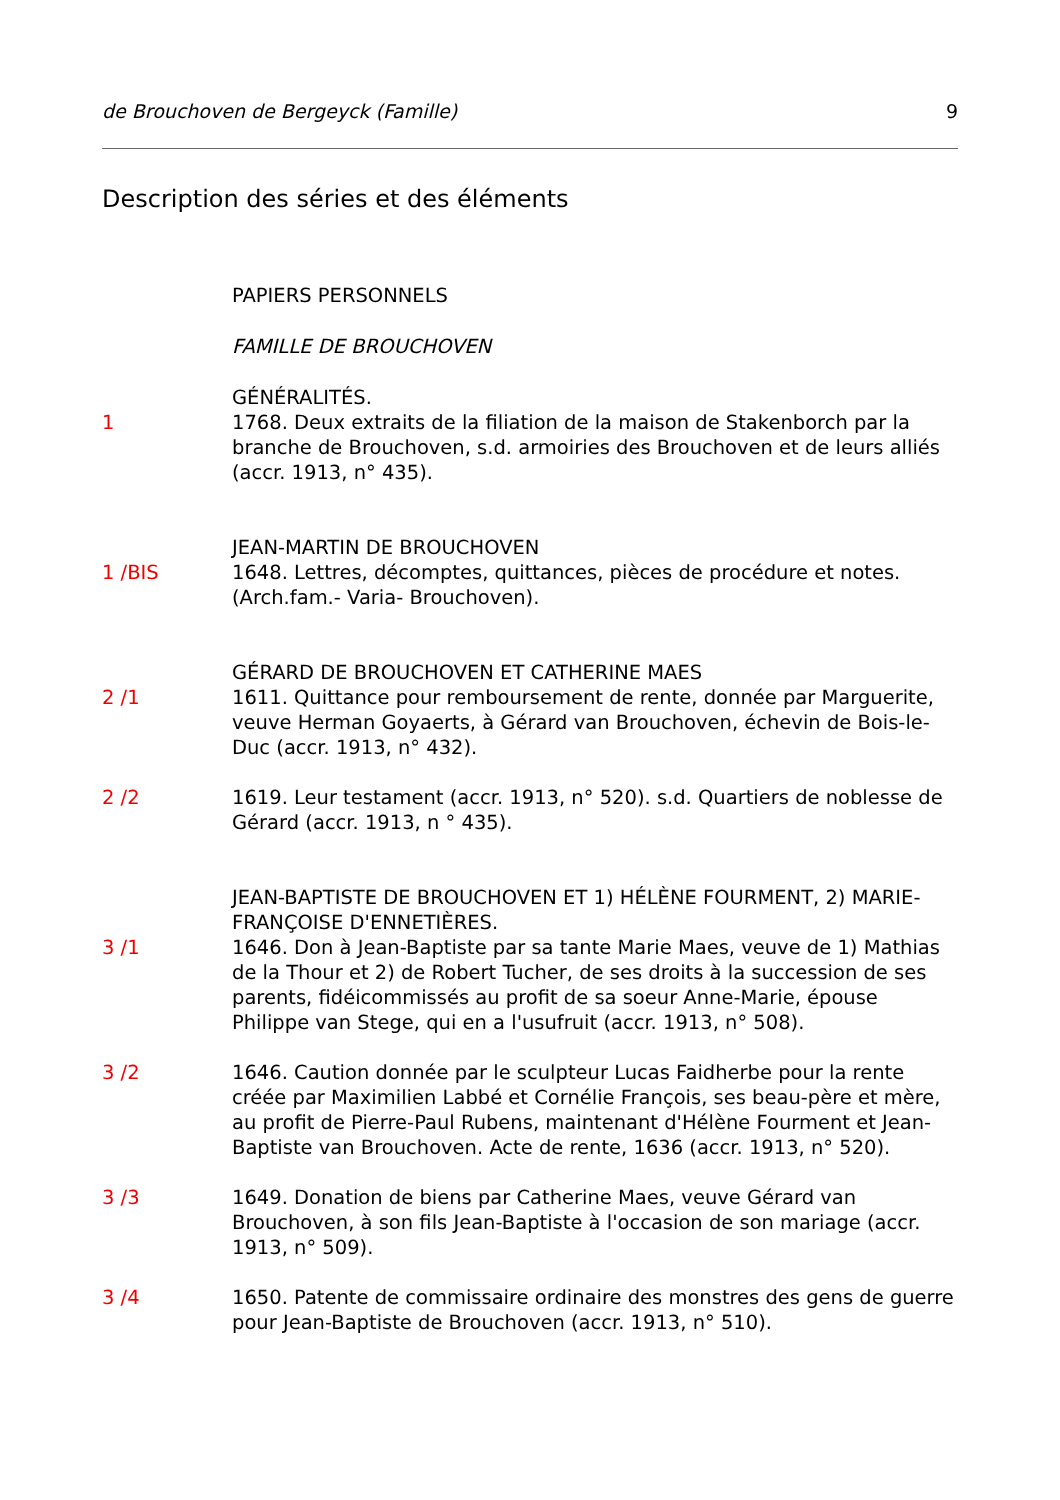de Brouchoven de Bergeyck (Famille) 9
Description des séries et des éléments
PAPIERS PERSONNELS
FAMILLE DE BROUCHOVEN
GÉNÉRALITÉS.
1 1768. Deux extraits de la filiation de la maison de Stakenborch par la branche de Brouchoven, s.d. armoiries des Brouchoven et de leurs alliés (accr. 1913, n° 435).
JEAN-MARTIN DE BROUCHOVEN
1 /BIS 1648. Lettres, décomptes, quittances, pièces de procédure et notes. (Arch.fam.- Varia- Brouchoven).
GÉRARD DE BROUCHOVEN ET CATHERINE MAES
2 /1 1611. Quittance pour remboursement de rente, donnée par Marguerite, veuve Herman Goyaerts, à Gérard van Brouchoven, échevin de Bois-le-Duc (accr. 1913, n° 432).
2 /2 1619. Leur testament (accr. 1913, n° 520). s.d. Quartiers de noblesse de Gérard (accr. 1913, n ° 435).
JEAN-BAPTISTE DE BROUCHOVEN ET 1) HÉLÈNE FOURMENT, 2) MARIE-FRANÇOISE D'ENNETIÈRES.
3 /1 1646. Don à Jean-Baptiste par sa tante Marie Maes, veuve de 1) Mathias de la Thour et 2) de Robert Tucher, de ses droits à la succession de ses parents, fidéicommissés au profit de sa soeur Anne-Marie, épouse Philippe van Stege, qui en a l'usufruit (accr. 1913, n° 508).
3 /2 1646. Caution donnée par le sculpteur Lucas Faidherbe pour la rente créée par Maximilien Labbé et Cornélie François, ses beau-père et mère, au profit de Pierre-Paul Rubens, maintenant d'Hélène Fourment et Jean- Baptiste van Brouchoven. Acte de rente, 1636 (accr. 1913, n° 520).
3 /3 1649. Donation de biens par Catherine Maes, veuve Gérard van Brouchoven, à son fils Jean-Baptiste à l'occasion de son mariage (accr. 1913, n° 509).
3 /4 1650. Patente de commissaire ordinaire des monstres des gens de guerre pour Jean-Baptiste de Brouchoven (accr. 1913, n° 510).